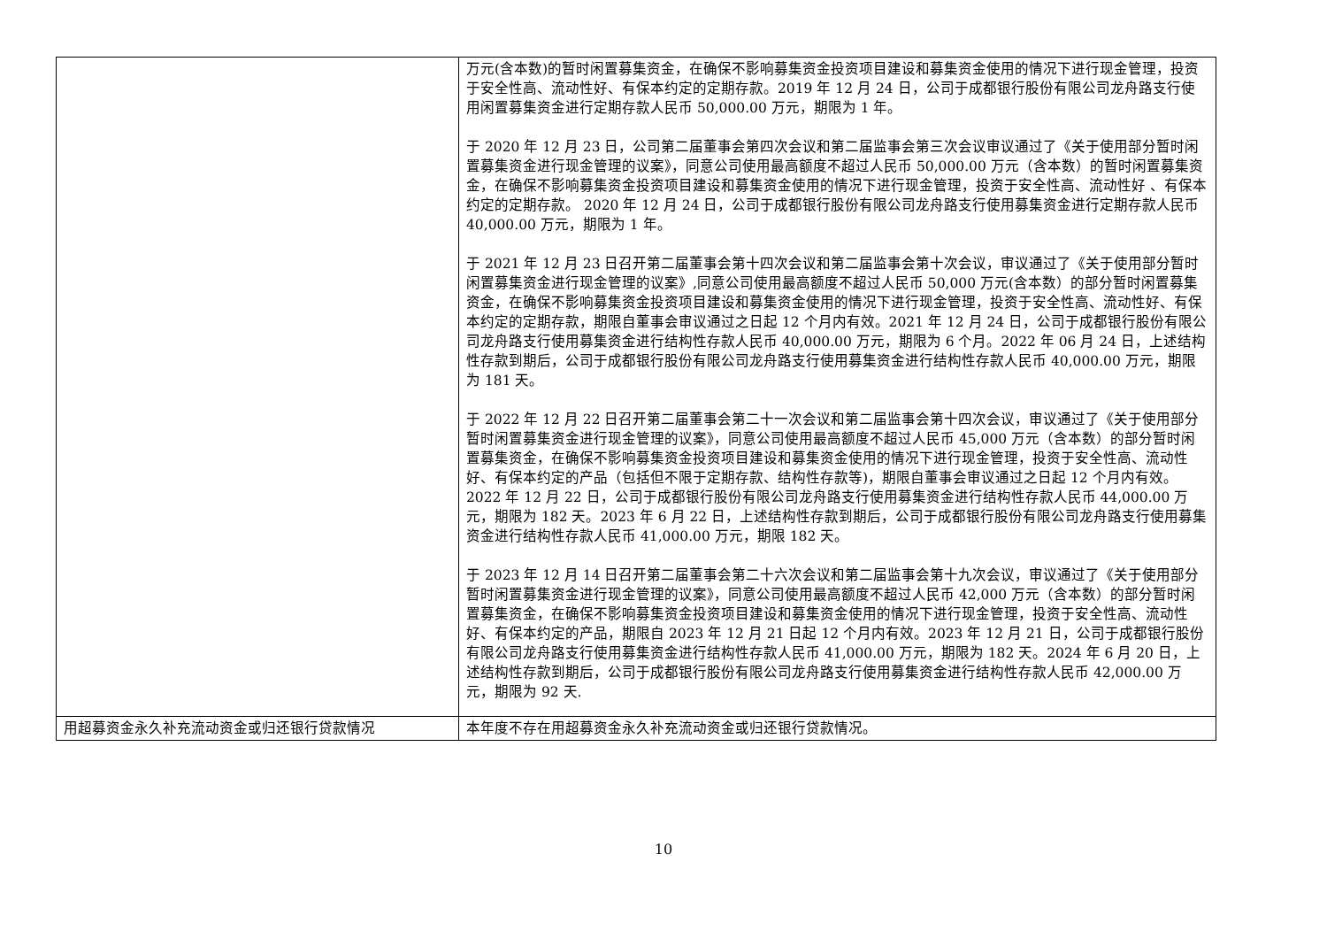| | 万元(含本数)的暂时闲置募集资金，在确保不影响募集资金投资项目建设和募集资金使用的情况下进行现金管理，投资于安全性高、流动性好、有保本约定的定期存款。2019 年 12 月 24 日，公司于成都银行股份有限公司龙舟路支行使用闲置募集资金进行定期存款人民币 50,000.00 万元，期限为 1 年。 于 2020 年 12 月 23 日，公司第二届董事会第四次会议和第二届监事会第三次会议审议通过了《关于使用部分暂时闲置募集资金进行现金管理的议案》，同意公司使用最高额度不超过人民币 50,000.00 万元（含本数）的暂时闲置募集资金，在确保不影响募集资金投资项目建设和募集资金使用的情况下进行现金管理，投资于安全性高、流动性好 、有保本约定的定期存款。 2020 年 12 月 24 日，公司于成都银行股份有限公司龙舟路支行使用募集资金进行定期存款人民币 40,000.00 万元，期限为 1 年。 于 2021 年 12 月 23 日召开第二届董事会第十四次会议和第二届监事会第十次会议，审议通过了《关于使用部分暂时闲置募集资金进行现金管理的议案》,同意公司使用最高额度不超过人民币 50,000 万元(含本数）的部分暂时闲置募集资金，在确保不影响募集资金投资项目建设和募集资金使用的情况下进行现金管理，投资于安全性高、流动性好、有保本约定的定期存款，期限自董事会审议通过之日起 12 个月内有效。2021 年 12 月 24 日，公司于成都银行股份有限公司龙舟路支行使用募集资金进行结构性存款人民币 40,000.00 万元，期限为 6 个月。2022 年 06 月 24 日，上述结构性存款到期后，公司于成都银行股份有限公司龙舟路支行使用募集资金进行结构性存款人民币 40,000.00 万元，期限为 181 天。 于 2022 年 12 月 22 日召开第二届董事会第二十一次会议和第二届监事会第十四次会议，审议通过了《关于使用部分暂时闲置募集资金进行现金管理的议案》，同意公司使用最高额度不超过人民币 45,000 万元（含本数）的部分暂时闲置募集资金，在确保不影响募集资金投资项目建设和募集资金使用的情况下进行现金管理，投资于安全性高、流动性好、有保本约定的产品（包括但不限于定期存款、结构性存款等)，期限自董事会审议通过之日起 12 个月内有效。2022 年 12 月 22 日，公司于成都银行股份有限公司龙舟路支行使用募集资金进行结构性存款人民币 44,000.00 万元，期限为 182 天。2023 年 6 月 22 日，上述结构性存款到期后，公司于成都银行股份有限公司龙舟路支行使用募集资金进行结构性存款人民币 41,000.00 万元，期限 182 天。 于 2023 年 12 月 14 日召开第二届董事会第二十六次会议和第二届监事会第十九次会议，审议通过了《关于使用部分暂时闲置募集资金进行现金管理的议案》，同意公司使用最高额度不超过人民币 42,000 万元（含本数）的部分暂时闲置募集资金，在确保不影响募集资金投资项目建设和募集资金使用的情况下进行现金管理，投资于安全性高、流动性好、有保本约定的产品，期限自 2023 年 12 月 21 日起 12 个月内有效。2023 年 12 月 21 日，公司于成都银行股份有限公司龙舟路支行使用募集资金进行结构性存款人民币 41,000.00 万元，期限为 182 天。2024 年 6 月 20 日，上述结构性存款到期后，公司于成都银行股份有限公司龙舟路支行使用募集资金进行结构性存款人民币 42,000.00 万元，期限为 92 天. |
| 用超募资金永久补充流动资金或归还银行贷款情况 | 本年度不存在用超募资金永久补充流动资金或归还银行贷款情况。 |
10